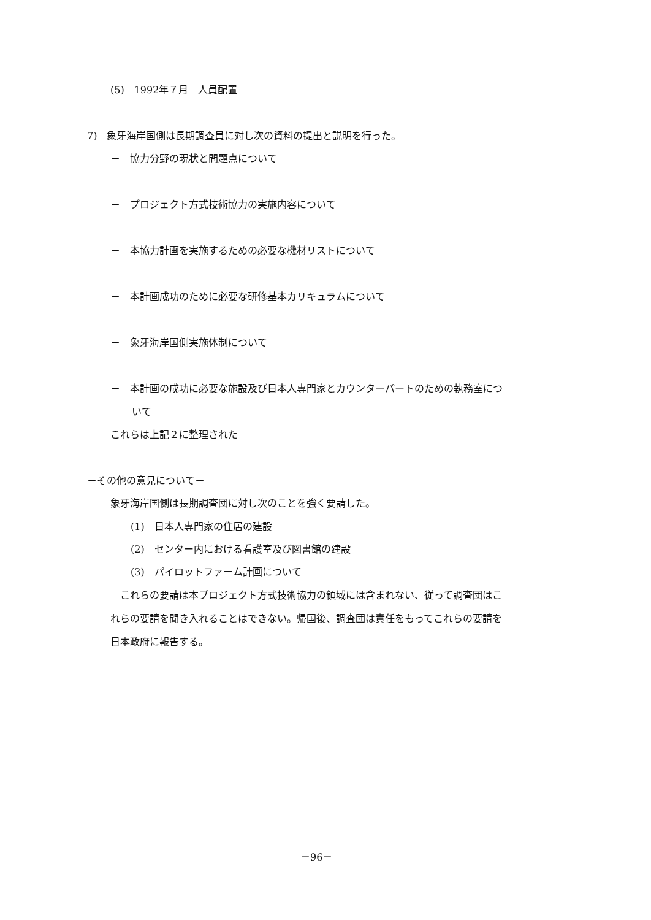(5)　1992年７月　人員配置
7)　象牙海岸国側は長期調査員に対し次の資料の提出と説明を行った。
－　協力分野の現状と問題点について
－　プロジェクト方式技術協力の実施内容について
－　本協力計画を実施するための必要な機材リストについて
－　本計画成功のために必要な研修基本カリキュラムについて
－　象牙海岸国側実施体制について
－　本計画の成功に必要な施設及び日本人専門家とカウンターパートのための執務室につ
いて
これらは上記２に整理された
－その他の意見について－
象牙海岸国側は長期調査団に対し次のことを強く要請した。
(1)　日本人専門家の住居の建設
(2)　センター内における看護室及び図書館の建設
(3)　パイロットファーム計画について
これらの要請は本プロジェクト方式技術協力の領域には含まれない、従って調査団はこ
れらの要請を聞き入れることはできない。帰国後、調査団は責任をもってこれらの要請を
日本政府に報告する。
－96－